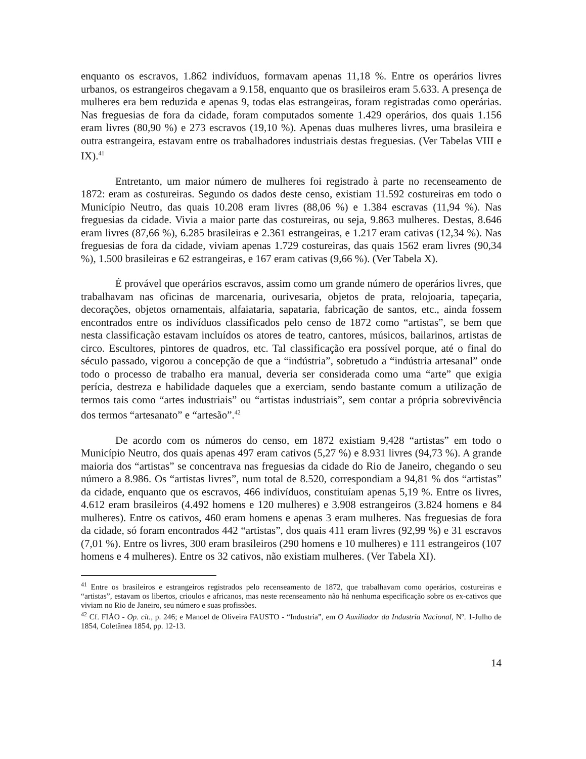enquanto os escravos, 1.862 indivíduos, formavam apenas 11,18 %. Entre os operários livres urbanos, os estrangeiros chegavam a 9.158, enquanto que os brasileiros eram 5.633. A presença de mulheres era bem reduzida e apenas 9, todas elas estrangeiras, foram registradas como operárias. Nas freguesias de fora da cidade, foram computados somente 1.429 operários, dos quais 1.156 eram livres (80,90 %) e 273 escravos (19,10 %). Apenas duas mulheres livres, uma brasileira e outra estrangeira, estavam entre os trabalhadores industriais destas freguesias. (Ver Tabelas VIII e IX).<sup>41</sup>
Entretanto, um maior número de mulheres foi registrado à parte no recenseamento de 1872: eram as costureiras. Segundo os dados deste censo, existiam 11.592 costureiras em todo o Município Neutro, das quais 10.208 eram livres (88,06 %) e 1.384 escravas (11,94 %). Nas freguesias da cidade. Vivia a maior parte das costureiras, ou seja, 9.863 mulheres. Destas, 8.646 eram livres (87,66 %), 6.285 brasileiras e 2.361 estrangeiras, e 1.217 eram cativas (12,34 %). Nas freguesias de fora da cidade, viviam apenas 1.729 costureiras, das quais 1562 eram livres (90,34 %), 1.500 brasileiras e 62 estrangeiras, e 167 eram cativas (9,66 %). (Ver Tabela X).
É provável que operários escravos, assim como um grande número de operários livres, que trabalhavam nas oficinas de marcenaria, ourivesaria, objetos de prata, relojoaria, tapeçaria, decorações, objetos ornamentais, alfaiataria, sapataria, fabricação de santos, etc., ainda fossem encontrados entre os indivíduos classificados pelo censo de 1872 como “artistas”, se bem que nesta classificação estavam incluídos os atores de teatro, cantores, músicos, bailarinos, artistas de circo. Escultores, pintores de quadros, etc. Tal classificação era possível porque, até o final do século passado, vigorou a concepção de que a “indústria”, sobretudo a “indústria artesanal” onde todo o processo de trabalho era manual, deveria ser considerada como uma “arte” que exigia perícia, destreza e habilidade daqueles que a exerciam, sendo bastante comum a utilização de termos tais como “artes industriais” ou “artistas industriais”, sem contar a própria sobrevivência dos termos “artesanato” e “artesão”.<sup>42</sup>
De acordo com os números do censo, em 1872 existiam 9,428 “artistas” em todo o Município Neutro, dos quais apenas 497 eram cativos (5,27 %) e 8.931 livres (94,73 %). A grande maioria dos “artistas” se concentrava nas freguesias da cidade do Rio de Janeiro, chegando o seu número a 8.986. Os “artistas livres”, num total de 8.520, correspondiam a 94,81 % dos “artistas” da cidade, enquanto que os escravos, 466 indivíduos, constituíam apenas 5,19 %. Entre os livres, 4.612 eram brasileiros (4.492 homens e 120 mulheres) e 3.908 estrangeiros (3.824 homens e 84 mulheres). Entre os cativos, 460 eram homens e apenas 3 eram mulheres. Nas freguesias de fora da cidade, só foram encontrados 442 “artistas”, dos quais 411 eram livres (92,99 %) e 31 escravos (7,01 %). Entre os livres, 300 eram brasileiros (290 homens e 10 mulheres) e 111 estrangeiros (107 homens e 4 mulheres). Entre os 32 cativos, não existiam mulheres. (Ver Tabela XI).
<sup>41</sup> Entre os brasileiros e estrangeiros registrados pelo recenseamento de 1872, que trabalhavam como operários, costureiras e “artistas”, estavam os libertos, crioulos e africanos, mas neste recenseamento não há nenhuma especificação sobre os ex-cativos que viviam no Rio de Janeiro, seu número e suas profissões.
<sup>42</sup> Cf. FIÃO - Op. cit., p. 246; e Manoel de Oliveira FAUSTO - “Industria”, em O Auxiliador da Industria Nacional, Nº. 1-Julho de 1854, Coletânea 1854, pp. 12-13.
14